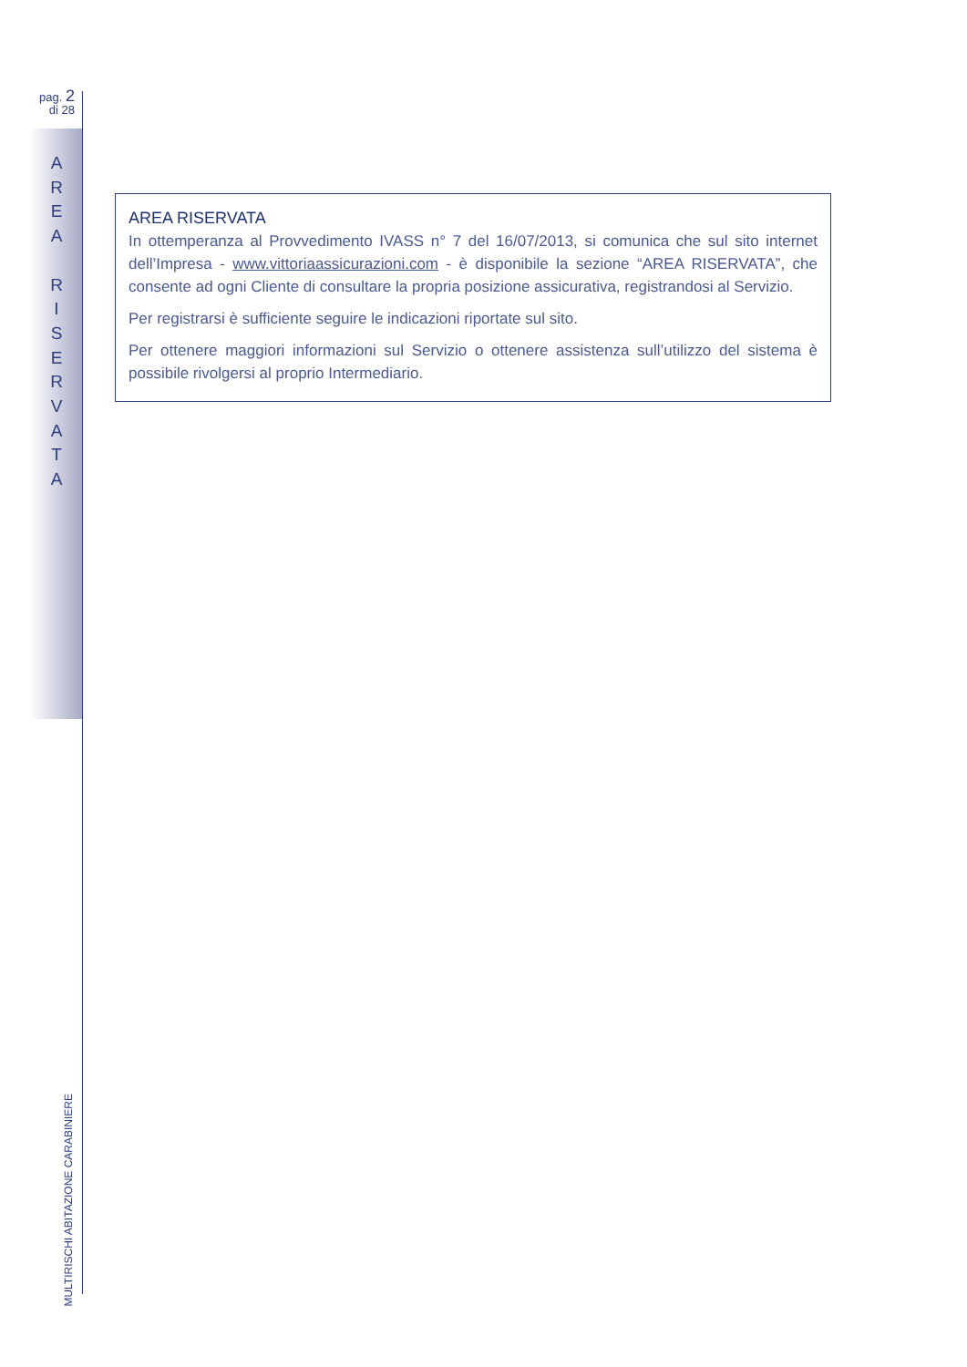pag. 2
di 28
A
R
E
A
R
I
S
E
R
V
A
T
A
AREA RISERVATA
In ottemperanza al Provvedimento IVASS n° 7 del 16/07/2013, si comunica che sul sito internet dell’Impresa - www.vittoriaassicurazioni.com - è disponibile la sezione “AREA RISERVATA”, che consente ad ogni Cliente di consultare la propria posizione assicurativa, registrandosi al Servizio.
Per registrarsi è sufficiente seguire le indicazioni riportate sul sito.
Per ottenere maggiori informazioni sul Servizio o ottenere assistenza sull’utilizzo del sistema è possibile rivolgersi al proprio Intermediario.
MULTIRISCHI ABITAZIONE CARABINIERE